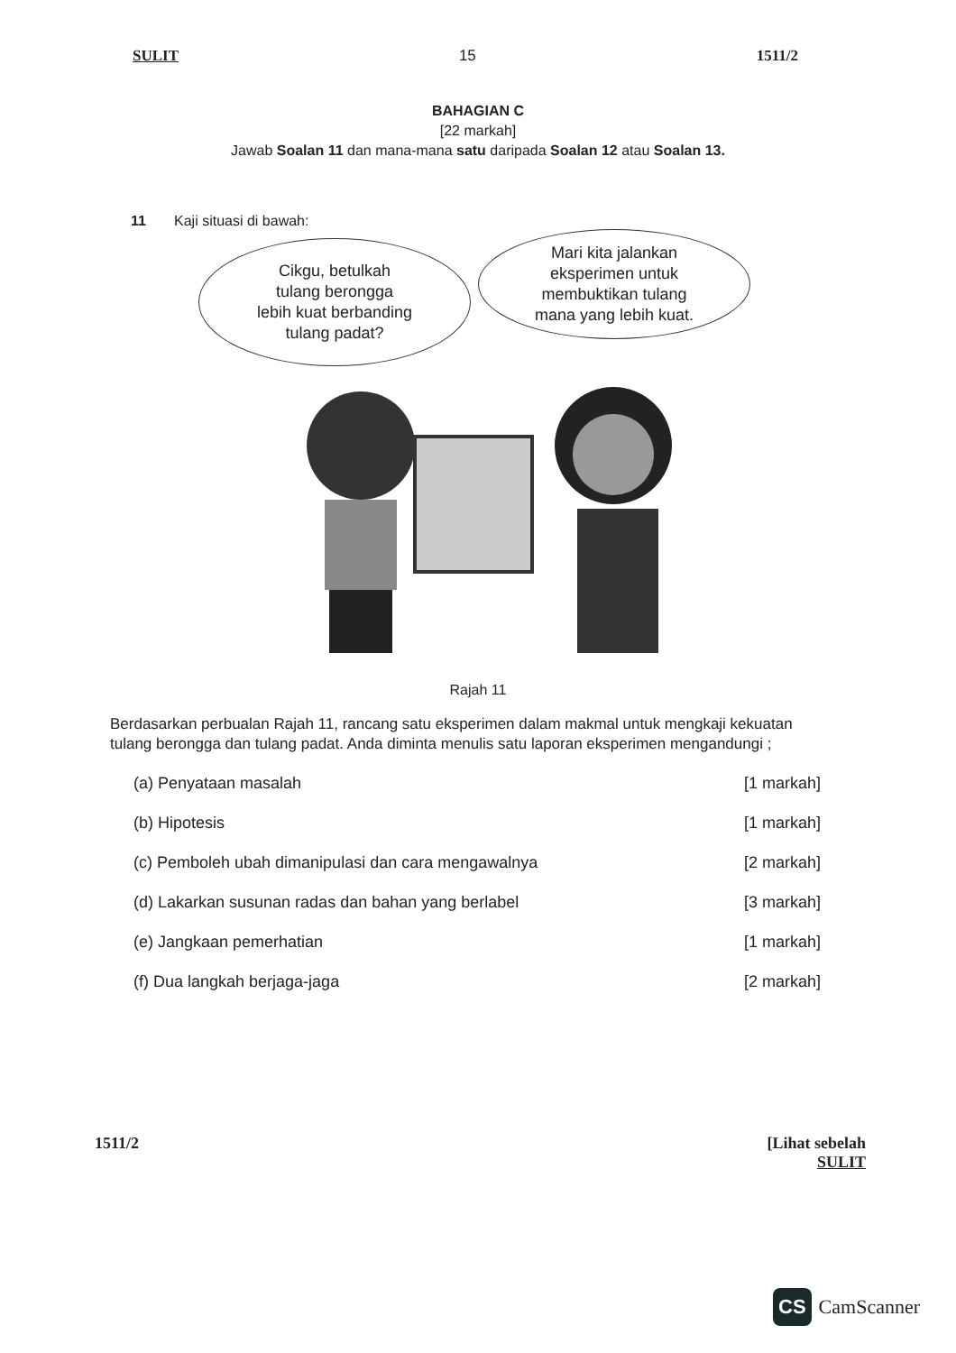SULIT 15 1511/2
BAHAGIAN C
[22 markah]
Jawab Soalan 11 dan mana-mana satu daripada Soalan 12 atau Soalan 13.
11 Kaji situasi di bawah:
Cikgu, betulkah
tulang berongga
lebih kuat berbanding
tulang padat?
Mari kita jalankan
eksperimen untuk
membuktikan tulang
mana yang lebih kuat.
Rajah 11
Berdasarkan perbualan Rajah 11, rancang satu eksperimen dalam makmal untuk mengkaji kekuatan tulang berongga dan tulang padat. Anda diminta menulis satu laporan eksperimen mengandungi ;
(a) Penyataan masalah [1 markah]
(b) Hipotesis [1 markah]
(c) Pemboleh ubah dimanipulasi dan cara mengawalnya [2 markah]
(d) Lakarkan susunan radas dan bahan yang berlabel [3 markah]
(e) Jangkaan pemerhatian [1 markah]
(f) Dua langkah berjaga-jaga [2 markah]
1511/2 [Lihat sebelah
SULIT
CS CamScanner